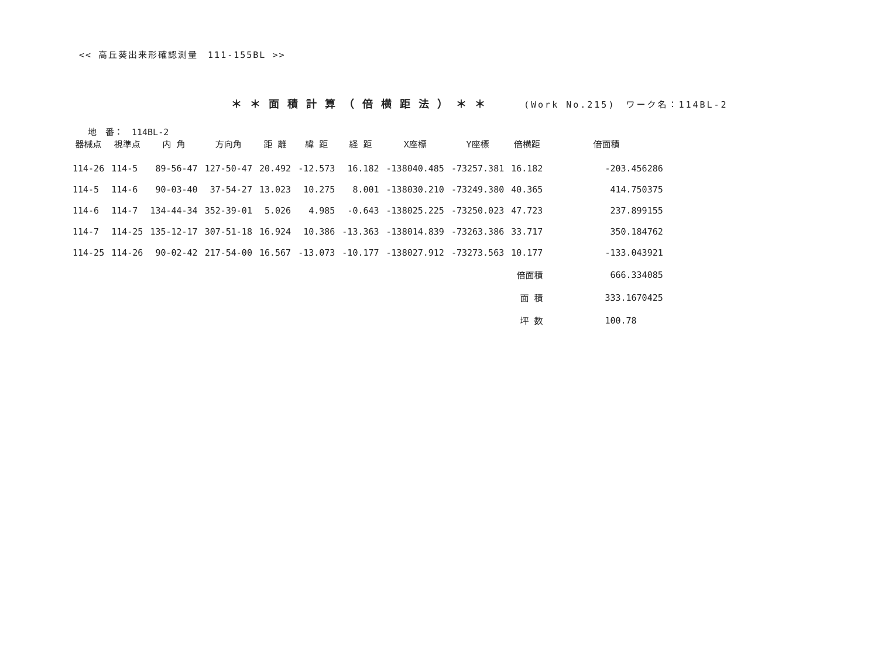<< 高丘葵出来形確認測量　111-155BL >>
＊＊面積計算（倍横距法）＊＊ (Work No.215)　ワーク名：114BL-2
地　番：　114BL-2
| 器械点 | 視準点 | 内 角 | 方向角 | 距 離 | 緯 距 | 経 距 | X座標 | Y座標 | 倍横距 | 倍面積 |
| --- | --- | --- | --- | --- | --- | --- | --- | --- | --- | --- |
| 114-26 | 114-5 | 89-56-47 | 127-50-47 | 20.492 | -12.573 | 16.182 | -138040.485 | -73257.381 | 16.182 | -203.456286 |
| 114-5 | 114-6 | 90-03-40 | 37-54-27 | 13.023 | 10.275 | 8.001 | -138030.210 | -73249.380 | 40.365 | 414.750375 |
| 114-6 | 114-7 | 134-44-34 | 352-39-01 | 5.026 | 4.985 | -0.643 | -138025.225 | -73250.023 | 47.723 | 237.899155 |
| 114-7 | 114-25 | 135-12-17 | 307-51-18 | 16.924 | 10.386 | -13.363 | -138014.839 | -73263.386 | 33.717 | 350.184762 |
| 114-25 | 114-26 | 90-02-42 | 217-54-00 | 16.567 | -13.073 | -10.177 | -138027.912 | -73273.563 | 10.177 | -133.043921 |
| | | | | | | | | | 倍面積 | 666.334085 |
| | | | | | | | | | 面 積 | 333.1670425 |
| | | | | | | | | | 坪 数 | 100.78 |